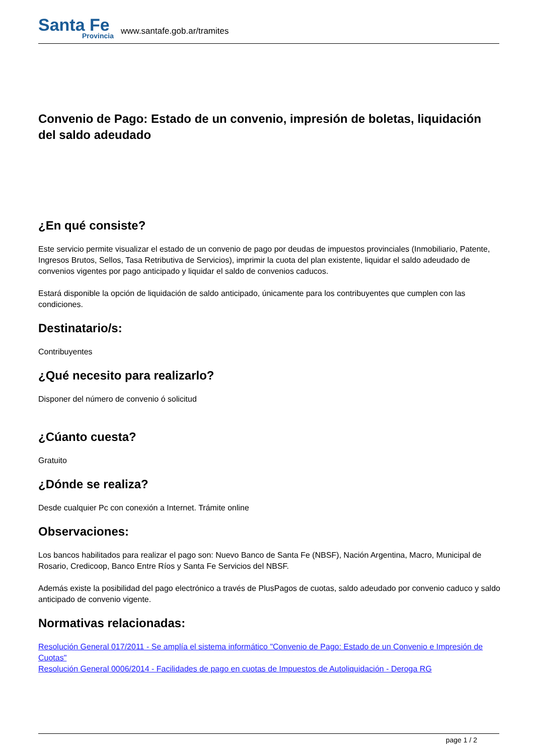Santa Fe
Provincia
www.santafe.gob.ar/tramites
Convenio de Pago: Estado de un convenio, impresión de boletas, liquidación del saldo adeudado
¿En qué consiste?
Este servicio permite visualizar el estado de un convenio de pago por deudas de impuestos provinciales (Inmobiliario, Patente, Ingresos Brutos, Sellos, Tasa Retributiva de Servicios), imprimir la cuota del plan existente, liquidar el saldo adeudado de convenios vigentes por pago anticipado y liquidar el saldo de convenios caducos.
Estará disponible la opción de liquidación de saldo anticipado, únicamente para los contribuyentes que cumplen con las condiciones.
Destinatario/s:
Contribuyentes
¿Qué necesito para realizarlo?
Disponer del número de convenio ó solicitud
¿Cúanto cuesta?
Gratuito
¿Dónde se realiza?
Desde cualquier Pc con conexión a Internet. Trámite online
Observaciones:
Los bancos habilitados para realizar el pago son: Nuevo Banco de Santa Fe (NBSF), Nación Argentina, Macro, Municipal de Rosario, Credicoop, Banco Entre Ríos y Santa Fe Servicios del NBSF.
Además existe la posibilidad del pago electrónico a través de PlusPagos de cuotas, saldo adeudado por convenio caduco y saldo anticipado de convenio vigente.
Normativas relacionadas:
Resolución General 017/2011 - Se amplía el sistema informático "Convenio de Pago: Estado de un Convenio e Impresión de Cuotas"
Resolución General 0006/2014 - Facilidades de pago en cuotas de Impuestos de Autoliquidación - Deroga RG
page 1 / 2